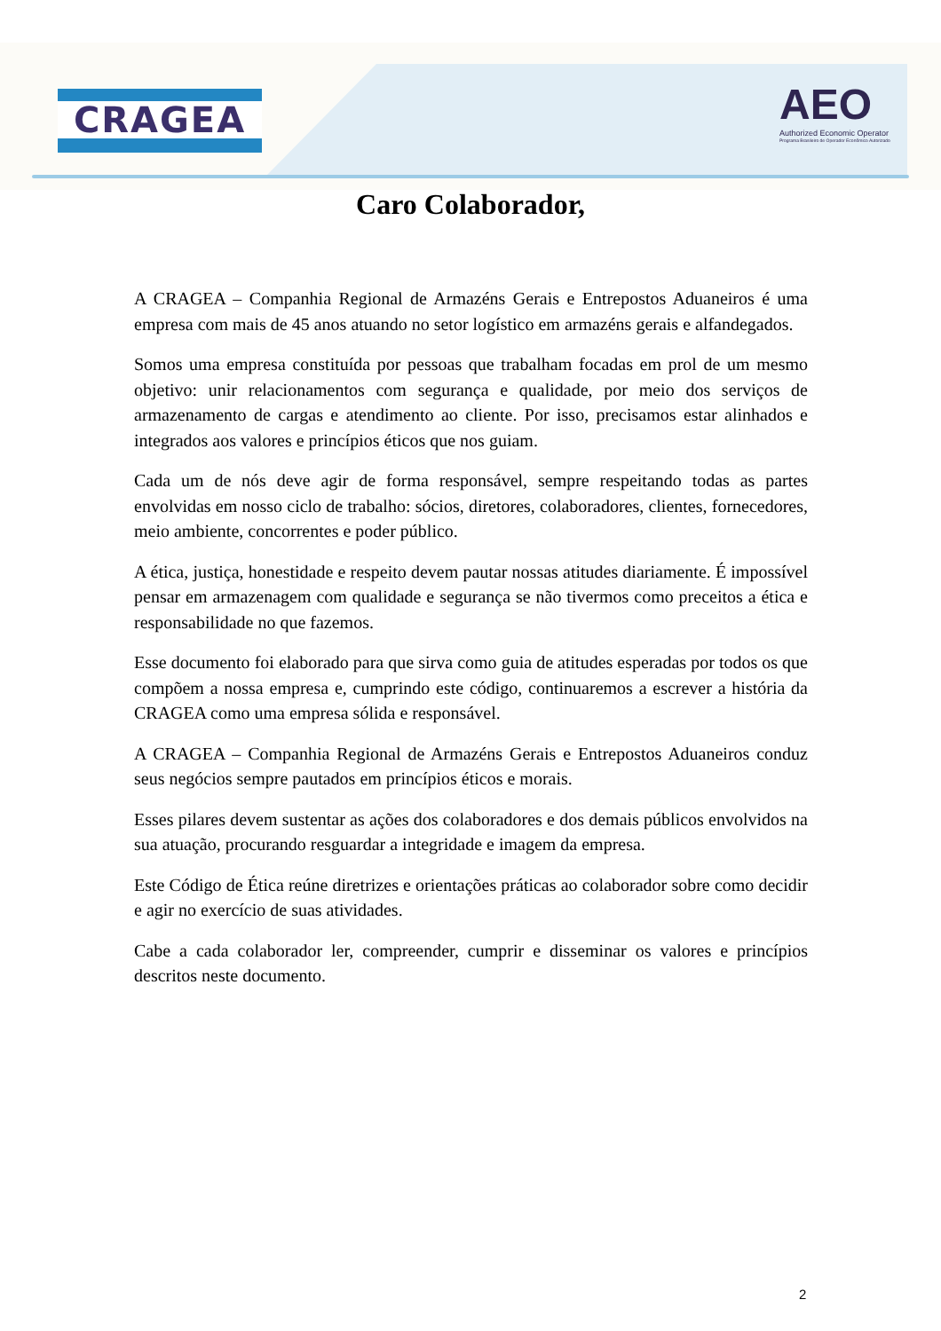CRAGEA
AEO
Authorized Economic Operator
Programa Brasileiro de Operador Econômico Autorizado
Caro Colaborador,
A CRAGEA – Companhia Regional de Armazéns Gerais e Entrepostos Aduaneiros é uma empresa com mais de 45 anos atuando no setor logístico em armazéns gerais e alfandegados.
Somos uma empresa constituída por pessoas que trabalham focadas em prol de um mesmo objetivo: unir relacionamentos com segurança e qualidade, por meio dos serviços de armazenamento de cargas e atendimento ao cliente. Por isso, precisamos estar alinhados e integrados aos valores e princípios éticos que nos guiam.
Cada um de nós deve agir de forma responsável, sempre respeitando todas as partes envolvidas em nosso ciclo de trabalho: sócios, diretores, colaboradores, clientes, fornecedores, meio ambiente, concorrentes e poder público.
A ética, justiça, honestidade e respeito devem pautar nossas atitudes diariamente. É impossível pensar em armazenagem com qualidade e segurança se não tivermos como preceitos a ética e responsabilidade no que fazemos.
Esse documento foi elaborado para que sirva como guia de atitudes esperadas por todos os que compõem a nossa empresa e, cumprindo este código, continuaremos a escrever a história da CRAGEA como uma empresa sólida e responsável.
A CRAGEA – Companhia Regional de Armazéns Gerais e Entrepostos Aduaneiros conduz seus negócios sempre pautados em princípios éticos e morais.
Esses pilares devem sustentar as ações dos colaboradores e dos demais públicos envolvidos na sua atuação, procurando resguardar a integridade e imagem da empresa.
Este Código de Ética reúne diretrizes e orientações práticas ao colaborador sobre como decidir e agir no exercício de suas atividades.
Cabe a cada colaborador ler, compreender, cumprir e disseminar os valores e princípios descritos neste documento.
2